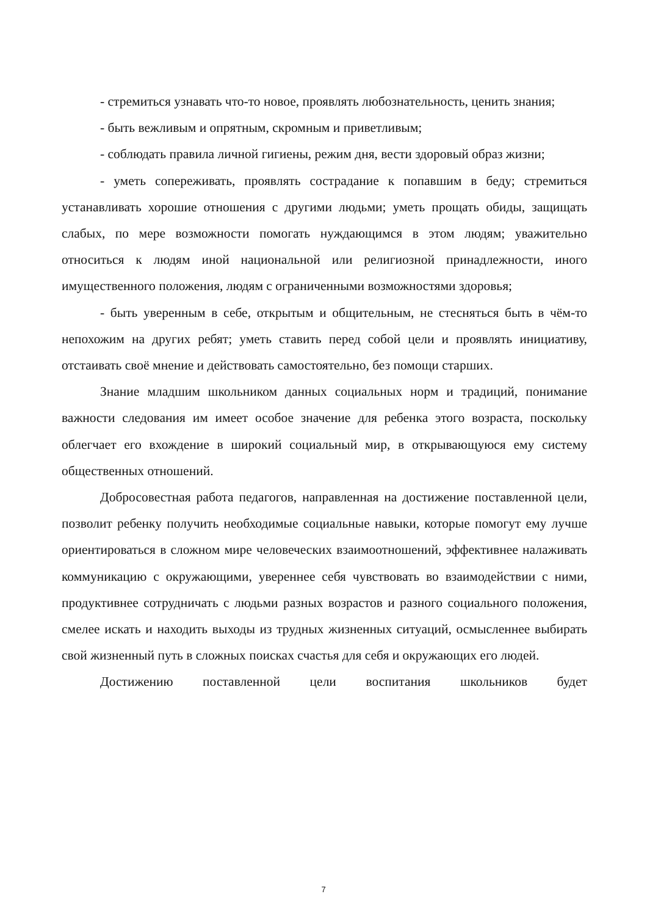- стремиться узнавать что-то новое, проявлять любознательность, ценить знания;
- быть вежливым и опрятным, скромным и приветливым;
- соблюдать правила личной гигиены, режим дня, вести здоровый образ жизни;
- уметь сопереживать, проявлять сострадание к попавшим в беду; стремиться устанавливать хорошие отношения с другими людьми; уметь прощать обиды, защищать слабых, по мере возможности помогать нуждающимся в этом людям; уважительно относиться к людям иной национальной или религиозной принадлежности, иного имущественного положения, людям с ограниченными возможностями здоровья;
- быть уверенным в себе, открытым и общительным, не стесняться быть в чём-то непохожим на других ребят; уметь ставить перед собой цели и проявлять инициативу, отстаивать своё мнение и действовать самостоятельно, без помощи старших.
Знание младшим школьником данных социальных норм и традиций, понимание важности следования им имеет особое значение для ребенка этого возраста, поскольку облегчает его вхождение в широкий социальный мир, в открывающуюся ему систему общественных отношений.
Добросовестная работа педагогов, направленная на достижение поставленной цели, позволит ребенку получить необходимые социальные навыки, которые помогут ему лучше ориентироваться в сложном мире человеческих взаимоотношений, эффективнее налаживать коммуникацию с окружающими, увереннее себя чувствовать во взаимодействии с ними, продуктивнее сотрудничать с людьми разных возрастов и разного социального положения, смелее искать и находить выходы из трудных жизненных ситуаций, осмысленнее выбирать свой жизненный путь в сложных поисках счастья для себя и окружающих его людей.
Достижению поставленной цели воспитания школьников будет
7